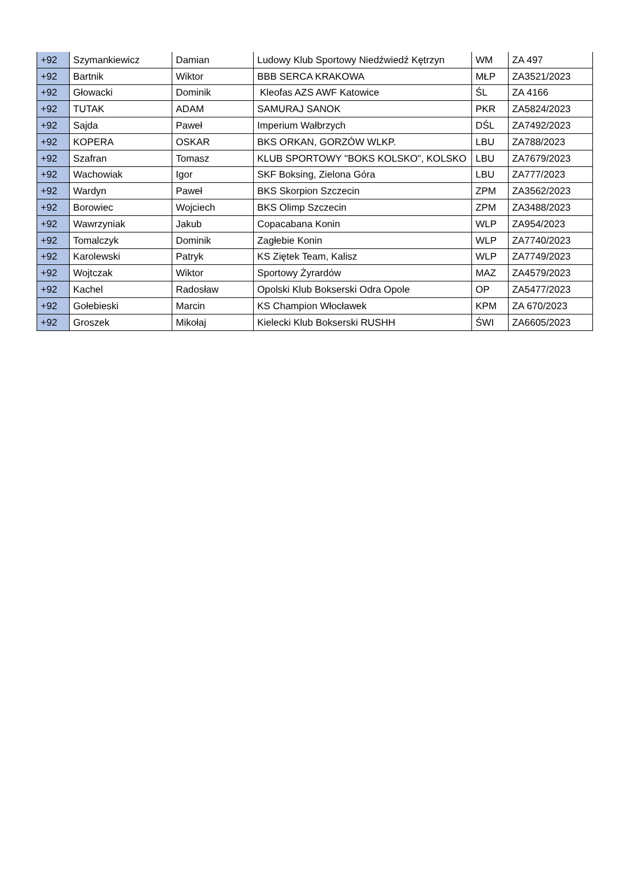| +92 | Szymankiewicz | Damian | Ludowy Klub Sportowy Niedźwiedź Kętrzyn | WM | ZA 497 |
| +92 | Bartnik | Wiktor | BBB SERCA KRAKOWA | MŁP | ZA3521/2023 |
| +92 | Głowacki | Dominik | Kleofas AZS AWF Katowice | ŚL | ZA 4166 |
| +92 | TUTAK | ADAM | SAMURAJ SANOK | PKR | ZA5824/2023 |
| +92 | Sajda | Paweł | Imperium Wałbrzych | DŚL | ZA7492/2023 |
| +92 | KOPERA | OSKAR | BKS ORKAN, GORZÓW WLKP. | LBU | ZA788/2023 |
| +92 | Szafran | Tomasz | KLUB SPORTOWY "BOKS KOLSKO", KOLSKO | LBU | ZA7679/2023 |
| +92 | Wachowiak | Igor | SKF Boksing, Zielona Góra | LBU | ZA777/2023 |
| +92 | Wardyn | Paweł | BKS Skorpion Szczecin | ZPM | ZA3562/2023 |
| +92 | Borowiec | Wojciech | BKS Olimp Szczecin | ZPM | ZA3488/2023 |
| +92 | Wawrzyniak | Jakub | Copacabana Konin | WLP | ZA954/2023 |
| +92 | Tomalczyk | Dominik | Zagłebie Konin | WLP | ZA7740/2023 |
| +92 | Karolewski | Patryk | KS Ziętek Team, Kalisz | WLP | ZA7749/2023 |
| +92 | Wojtczak | Wiktor | Sportowy Żyrardów | MAZ | ZA4579/2023 |
| +92 | Kachel | Radosław | Opolski Klub Bokserski Odra Opole | OP | ZA5477/2023 |
| +92 | Gołebieski | Marcin | KS Champion Włocławek | KPM | ZA 670/2023 |
| +92 | Groszek | Mikołaj | Kielecki Klub Bokserski RUSHH | ŚWI | ZA6605/2023 |